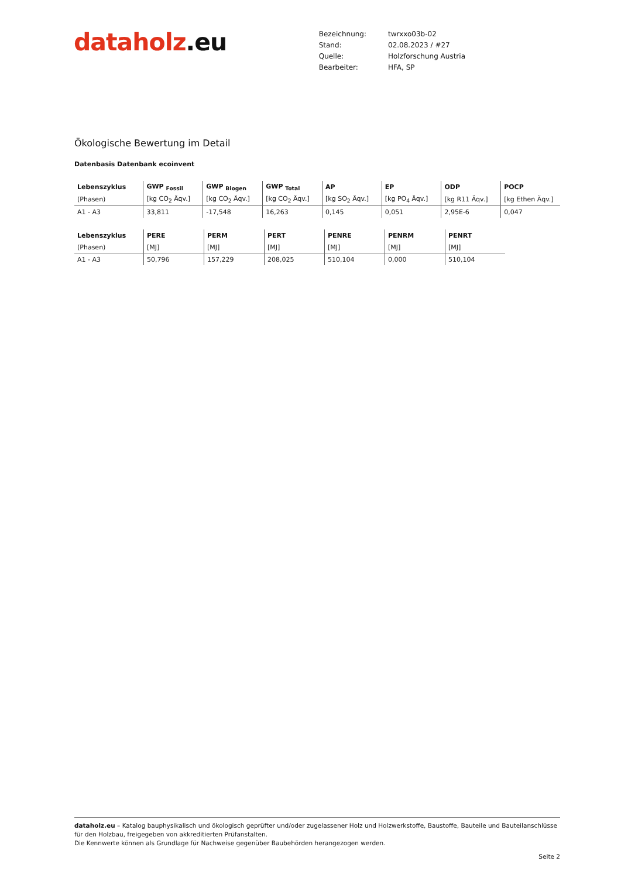dataholz.eu
| Bezeichnung: | twrxxo03b-02 |
| Stand: | 02.08.2023 / #27 |
| Quelle: | Holzforschung Austria |
| Bearbeiter: | HFA, SP |
Ökologische Bewertung im Detail
Datenbasis Datenbank ecoinvent
| Lebenszyklus | GWP <sub>Fossil</sub> | GWP <sub>Biogen</sub> | GWP <sub>Total</sub> | AP | EP | ODP | POCP |
| --- | --- | --- | --- | --- | --- | --- | --- |
| (Phasen) | [kg CO<sub>2</sub> Äqv.] | [kg CO<sub>2</sub> Äqv.] | [kg CO<sub>2</sub> Äqv.] | [kg SO<sub>2</sub> Äqv.] | [kg PO<sub>4</sub> Äqv.] | [kg R11 Äqv.] | [kg Ethen Äqv.] |
| A1 - A3 | 33,811 | -17,548 | 16,263 | 0,145 | 0,051 | 2,95E-6 | 0,047 |
| Lebenszyklus | PERE | PERM | PERT | PENRE | PENRM | PENRT |
| --- | --- | --- | --- | --- | --- | --- |
| (Phasen) | [MJ] | [MJ] | [MJ] | [MJ] | [MJ] | [MJ] |
| A1 - A3 | 50,796 | 157,229 | 208,025 | 510,104 | 0,000 | 510,104 |
dataholz.eu – Katalog bauphysikalisch und ökologisch geprüfter und/oder zugelassener Holz und Holzwerkstoffe, Baustoffe, Bauteile und Bauteilanschlüsse für den Holzbau, freigegeben von akkreditierten Prüfanstalten.
Die Kennwerte können als Grundlage für Nachweise gegenüber Baubehörden herangezogen werden.
Seite 2